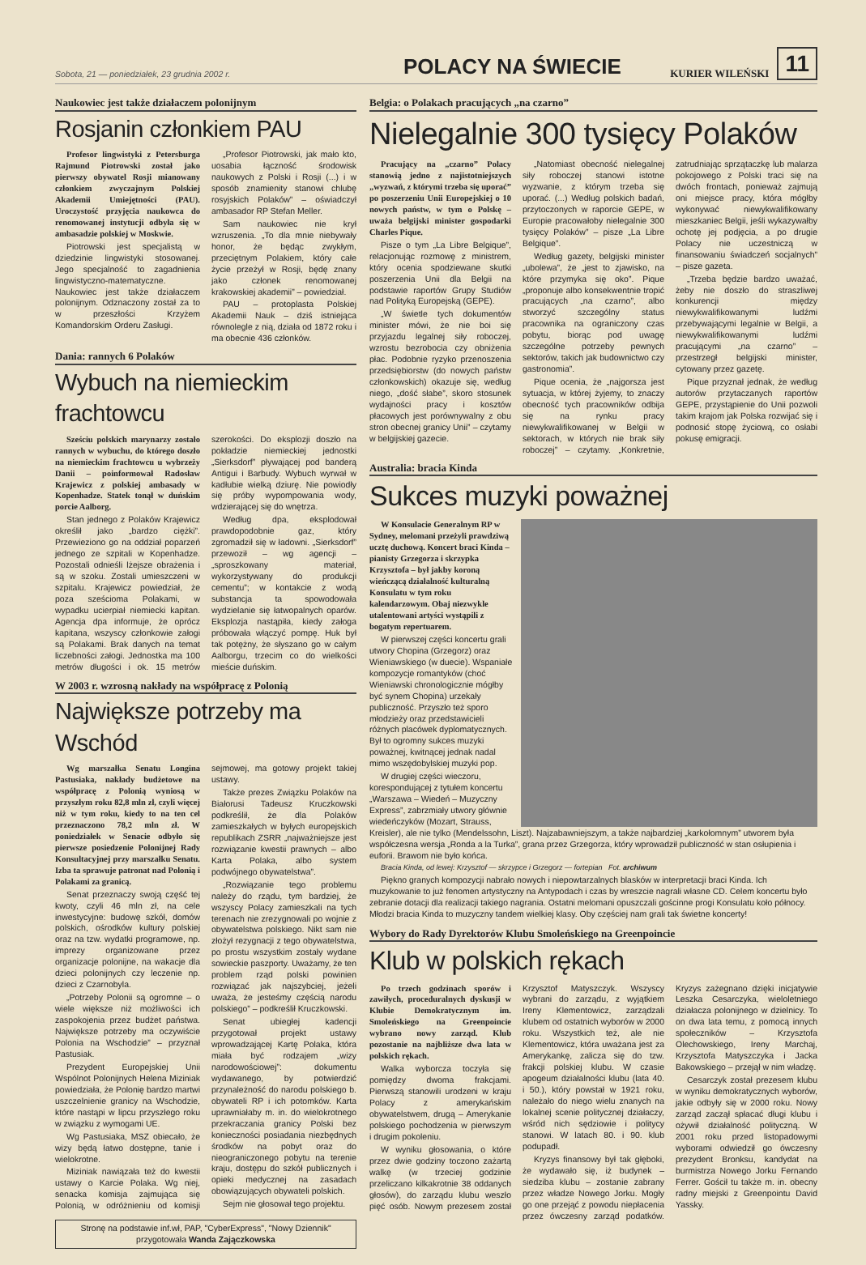Sobota, 21 — poniedziałek, 23 grudnia 2002 r.
POLACY NA ŚWIECIE
KURIER WILEŃSKI 11
Naukowiec jest także działaczem polonijnym
Rosjanin członkiem PAU
Profesor lingwistyki z Petersburga Rajmund Piotrowski został jako pierwszy obywatel Rosji mianowany członkiem zwyczajnym Polskiej Akademii Umiejętności (PAU). Uroczystość przyjęcia naukowca do renomowanej instytucji odbyła się w ambasadzie polskiej w Moskwie.
Piotrowski jest specjalistą w dziedzinie lingwistyki stosowanej. Jego specjalność to zagadnienia lingwistyczno-matematyczne. Naukowiec jest także działaczem polonijnym. Odznaczony został za to w przeszłości Krzyżem Komandorskim Orderu Zasługi.
„Profesor Piotrowski, jak mało kto, uosabia łączność środowisk naukowych z Polski i Rosji (...) i w sposób znamienity stanowi chlubę rosyjskich Polaków” – oświadczył ambasador RP Stefan Meller.
Sam naukowiec nie krył wzruszenia. „To dla mnie niebywały honor, że będąc zwykłym, przeciętnym Polakiem, który całe życie przeżył w Rosji, będę znany jako członek renomowanej krakowskiej akademii” – powiedział.
PAU – protoplasta Polskiej Akademii Nauk – dziś istniejąca równolegle z nią, działa od 1872 roku i ma obecnie 436 członków.
Dania: rannych 6 Polaków
Wybuch na niemieckim frachtowcu
Sześciu polskich marynarzy zostało rannych w wybuchu, do którego doszło na niemieckim frachtowcu u wybrzeży Danii – poinformował Radosław Krajewicz z polskiej ambasady w Kopenhadze. Statek tonął w duńskim porcie Aalborg.
Stan jednego z Polaków Krajewicz określił jako „bardzo ciężki”. Przewieziono go na oddział poparzeń jednego ze szpitali w Kopenhadze. Pozostali odnieśli lżejsze obrażenia i są w szoku. Zostali umieszczeni w szpitalu. Krajewicz powiedział, że poza sześcioma Polakami, w wypadku ucierpiał niemiecki kapitan. Agencja dpa informuje, że oprócz kapitana, wszyscy członkowie załogi są Polakami. Brak danych na temat liczebności załogi. Jednostka ma 100 metrów długości i ok. 15 metrów szerokości. Do eksplozji doszło na pokładzie niemieckiej jednostki „Sierksdorf” pływającej pod banderą Antigui i Barbudy. Wybuch wyrwał w kadłubie wielką dziurę. Nie powiodły się próby wypompowania wody, wdzierającej się do wnętrza.
Według dpa, eksplodował prawdopodobnie gaz, który zgromadził się w ładowni. „Sierksdorf” przewoził – wg agencji – „sproszkowany materiał, wykorzystywany do produkcji cementu”; w kontakcie z wodą substancja ta spowodowała wydzielanie się łatwopalnych oparów. Eksplozja nastąpiła, kiedy załoga próbowała włączyć pompę. Huk był tak potężny, że słyszano go w całym Aalborgu, trzecim co do wielkości mieście duńskim.
W 2003 r. wzrosną nakłady na współpracę z Polonią
Największe potrzeby ma Wschód
Wg marszałka Senatu Longina Pastusiaka, nakłady budżetowe na współpracę z Polonią wyniosą w przyszłym roku 82,8 mln zł, czyli więcej niż w tym roku, kiedy to na ten cel przeznaczono 78,2 mln zł. W poniedziałek w Senacie odbyło się pierwsze posiedzenie Polonijnej Rady Konsultacyjnej przy marszałku Senatu. Izba ta sprawuje patronat nad Polonią i Polakami za granicą.
Senat przeznaczy swoją część tej kwoty, czyli 46 mln zł, na cele inwestycyjne: budowę szkół, domów polskich, ośrodków kultury polskiej oraz na tzw. wydatki programowe, np. imprezy organizowane przez organizacje polonijne, na wakacje dla dzieci polonijnych czy leczenie np. dzieci z Czarnobyla.
„Potrzeby Polonii są ogromne – o wiele większe niż możliwości ich zaspokojenia przez budżet państwa. Największe potrzeby ma oczywiście Polonia na Wschodzie” – przyznał Pastusiak.
Prezydent Europejskiej Unii Wspólnot Polonijnych Helena Miziniak powiedziała, że Polonię bardzo martwi uszczelnienie granicy na Wschodzie, które nastąpi w lipcu przyszłego roku w związku z wymogami UE.
Wg Pastusiaka, MSZ obiecało, że wizy będą łatwo dostępne, tanie i wielokrotne.
Miziniak nawiązała też do kwestii ustawy o Karcie Polaka. Wg niej, senacka komisja zajmująca się Polonią, w odróżnieniu od komisji sejmowej, ma gotowy projekt takiej ustawy.
Także prezes Związku Polaków na Białorusi Tadeusz Kruczkowski podkreślił, że dla Polaków zamieszkałych w byłych europejskich republikach ZSRR „najważniejsze jest rozwiązanie kwestii prawnych – albo Karta Polaka, albo system podwójnego obywatelstwa”.
„Rozwiązanie tego problemu należy do rządu, tym bardziej, że wszyscy Polacy zamieszkali na tych terenach nie zrezygnowali po wojnie z obywatelstwa polskiego. Nikt sam nie złożył rezygnacji z tego obywatelstwa, po prostu wszystkim zostały wydane sowieckie paszporty. Uważamy, że ten problem rząd polski powinien rozwiązać jak najszybciej, jeżeli uważa, że jesteśmy częścią narodu polskiego” – podkreślił Kruczkowski.
Senat ubiegłej kadencji przygotował projekt ustawy wprowadzającej Kartę Polaka, która miała być rodzajem „wizy narodowościowej”: dokumentu wydawanego, by potwierdzić przynależność do narodu polskiego b. obywateli RP i ich potomków. Karta uprawniałaby m. in. do wielokrotnego przekraczania granicy Polski bez konieczności posiadania niezbędnych środków na pobyt oraz do nieograniczonego pobytu na terenie kraju, dostępu do szkół publicznych i opieki medycznej na zasadach obowiązujących obywateli polskich.
Sejm nie głosował tego projektu.
Stronę na podstawie inf.wł, PAP, "CyberExpress", "Nowy Dziennik" przygotowała Wanda Zajączkowska
Belgia: o Polakach pracujących „na czarno”
Nielegalnie 300 tysięcy Polaków
Pracujący na „czarno” Polacy stanowią jedno z najistotniejszych „wyzwań, z którymi trzeba się uporać” po poszerzeniu Unii Europejskiej o 10 nowych państw, w tym o Polskę – uważa belgijski minister gospodarki Charles Pique.
Pisze o tym „La Libre Belgique”, relacjonując rozmowę z ministrem, który ocenia spodziewane skutki poszerzenia Unii dla Belgii na podstawie raportów Grupy Studiów nad Polityką Europejską (GEPE).
„W świetle tych dokumentów minister mówi, że nie boi się przyjazdu legalnej siły roboczej, wzrostu bezrobocia czy obniżenia płac. Podobnie ryzyko przenoszenia przedsiębiorstw (do nowych państw członkowskich) okazuje się, według niego, „dość słabe”, skoro stosunek wydajności pracy i kosztów płacowych jest porównywalny z obu stron obecnej granicy Unii” – czytamy w belgijskiej gazecie.
„Natomiast obecność nielegalnej siły roboczej stanowi istotne wyzwanie, z którym trzeba się uporać. (...) Według polskich badań, przytoczonych w raporcie GEPE, w Europie pracowałoby nielegalnie 300 tysięcy Polaków” – pisze „La Libre Belgique”.
Według gazety, belgijski minister „ubolewa”, że „jest to zjawisko, na które przymyka się oko”. Pique „proponuje albo konsekwentnie tropić pracujących „na czarno”, albo stworzyć szczególny status pracownika na ograniczony czas pobytu, biorąc pod uwagę szczególne potrzeby pewnych sektorów, takich jak budownictwo czy gastronomia”.
Pique ocenia, że „najgorsza jest sytuacja, w której żyjemy, to znaczy obecność tych pracowników odbija się na rynku pracy niewykwalifikowanej w Belgii w sektorach, w których nie brak siły roboczej” – czytamy. „Konkretnie, zatrudniając sprzątaczkę lub malarza pokojowego z Polski traci się na dwóch frontach, ponieważ zajmują oni miejsce pracy, która mógłby wykonywać niewykwalifikowany mieszkaniec Belgii, jeśli wykazywałby ochotę jej podjęcia, a po drugie Polacy nie uczestniczą w finansowaniu świadczeń socjalnych” – pisze gazeta.
„Trzeba będzie bardzo uważać, żeby nie doszło do straszliwej konkurencji między niewykwalifikowanymi ludźmi przebywającymi legalnie w Belgii, a niewykwalifikowanymi ludźmi pracującymi „na czarno” – przestrzegł belgijski minister, cytowany przez gazetę.
Pique przyznał jednak, że według autorów przytaczanych raportów GEPE, przystąpienie do Unii pozwoli takim krajom jak Polska rozwijać się i podnosić stopę życiową, co osłabi pokusę emigracji.
Australia: bracia Kinda
Sukces muzyki poważnej
W Konsulacie Generalnym RP w Sydney, melomani przeżyli prawdziwą ucztę duchową. Koncert braci Kinda – pianisty Grzegorza i skrzypka Krzysztofa – był jakby koroną wieńczącą działalność kulturalną Konsulatu w tym roku kalendarzowym. Obaj niezwykle utalentowani artyści wystąpili z bogatym repertuarem.
W pierwszej części koncertu grali utwory Chopina (Grzegorz) oraz Wieniawskiego (w duecie). Wspaniałe kompozycje romantyków (choć Wieniawski chronologicznie mógłby być synem Chopina) urzekały publiczność. Przyszło też sporo młodzieży oraz przedstawicieli różnych placówek dyplomatycznych. Był to ogromny sukces muzyki poważnej, kwitnącej jednak nadal mimo wszędobylskiej muzyki pop.
W drugiej części wieczoru, korespondującej z tytułem koncertu „Warszawa – Wiedeń – Muzyczny Express”, zabrzmiały utwory głównie wiedeńczyków (Mozart, Strauss, Kreisler), ale nie tylko (Mendelssohn, Liszt). Najzabawniejszym, a także najbardziej „karkołomnym” utworem była współczesna wersja „Ronda a la Turka”, grana przez Grzegorza, który wprowadził publiczność w stan osłupienia i euforii. Brawom nie było końca.
Bracia Kinda, od lewej: Krzysztof — skrzypce i Grzegorz — fortepian Fot. archiwum
Piękno granych kompozycji nabrało nowych i niepowtarzalnych blasków w interpretacji braci Kinda. Ich muzykowanie to już fenomen artystyczny na Antypodach i czas by wreszcie nagrali własne CD. Celem koncertu było zebranie dotacji dla realizacji takiego nagrania. Ostatni melomani opuszczali gościnne progi Konsulatu koło północy. Młodzi bracia Kinda to muzyczny tandem wielkiej klasy. Oby częściej nam grali tak świetne koncerty!
Wybory do Rady Dyrektorów Klubu Smoleńskiego na Greenpoincie
Klub w polskich rękach
Po trzech godzinach sporów i zawiłych, proceduralnych dyskusji w Klubie Demokratycznym im. Smoleńskiego na Greenpoincie wybrano nowy zarząd. Klub pozostanie na najbliższe dwa lata w polskich rękach.
Walka wyborcza toczyła się pomiędzy dwoma frakcjami. Pierwszą stanowili urodzeni w kraju Polacy z amerykańskim obywatelstwem, drugą – Amerykanie polskiego pochodzenia w pierwszym i drugim pokoleniu.
W wyniku głosowania, o które przez dwie godziny toczono zażartą walkę (w trzeciej godzinie przeliczano kilkakrotnie 38 oddanych głosów), do zarządu klubu weszło pięć osób. Nowym prezesem został Krzysztof Matyszczyk. Wszyscy wybrani do zarządu, z wyjątkiem Ireny Klementowicz, zarządzali klubem od ostatnich wyborów w 2000 roku. Wszystkich też, ale nie Klementowicz, która uważana jest za Amerykankę, zalicza się do tzw. frakcji polskiej klubu. W czasie apogeum działalności klubu (lata 40. i 50.), który powstał w 1921 roku, należało do niego wielu znanych na lokalnej scenie politycznej działaczy, wśród nich sędziowie i politycy stanowi. W latach 80. i 90. klub podupadł.
Kryzys finansowy był tak głęboki, że wydawało się, iż budynek – siedziba klubu – zostanie zabrany przez władze Nowego Jorku. Mogły go one przejąć z powodu niepłacenia przez ówczesny zarząd podatków. Kryzys zażegnano dzięki inicjatywie Leszka Cesarczyka, wieloletniego działacza polonijnego w dzielnicy. To on dwa lata temu, z pomocą innych społeczników – Krzysztofa Olechowskiego, Ireny Marchaj, Krzysztofa Matyszczyka i Jacka Bakowskiego – przejął w nim władzę.
Cesarczyk został prezesem klubu w wyniku demokratycznych wyborów, jakie odbyły się w 2000 roku. Nowy zarząd zaczął spłacać długi klubu i ożywił działalność polityczną. W 2001 roku przed listopadowymi wyborami odwiedził go ówczesny prezydent Bronksu, kandydat na burmistrza Nowego Jorku Fernando Ferrer. Gościł tu także m. in. obecny radny miejski z Greenpointu David Yassky.